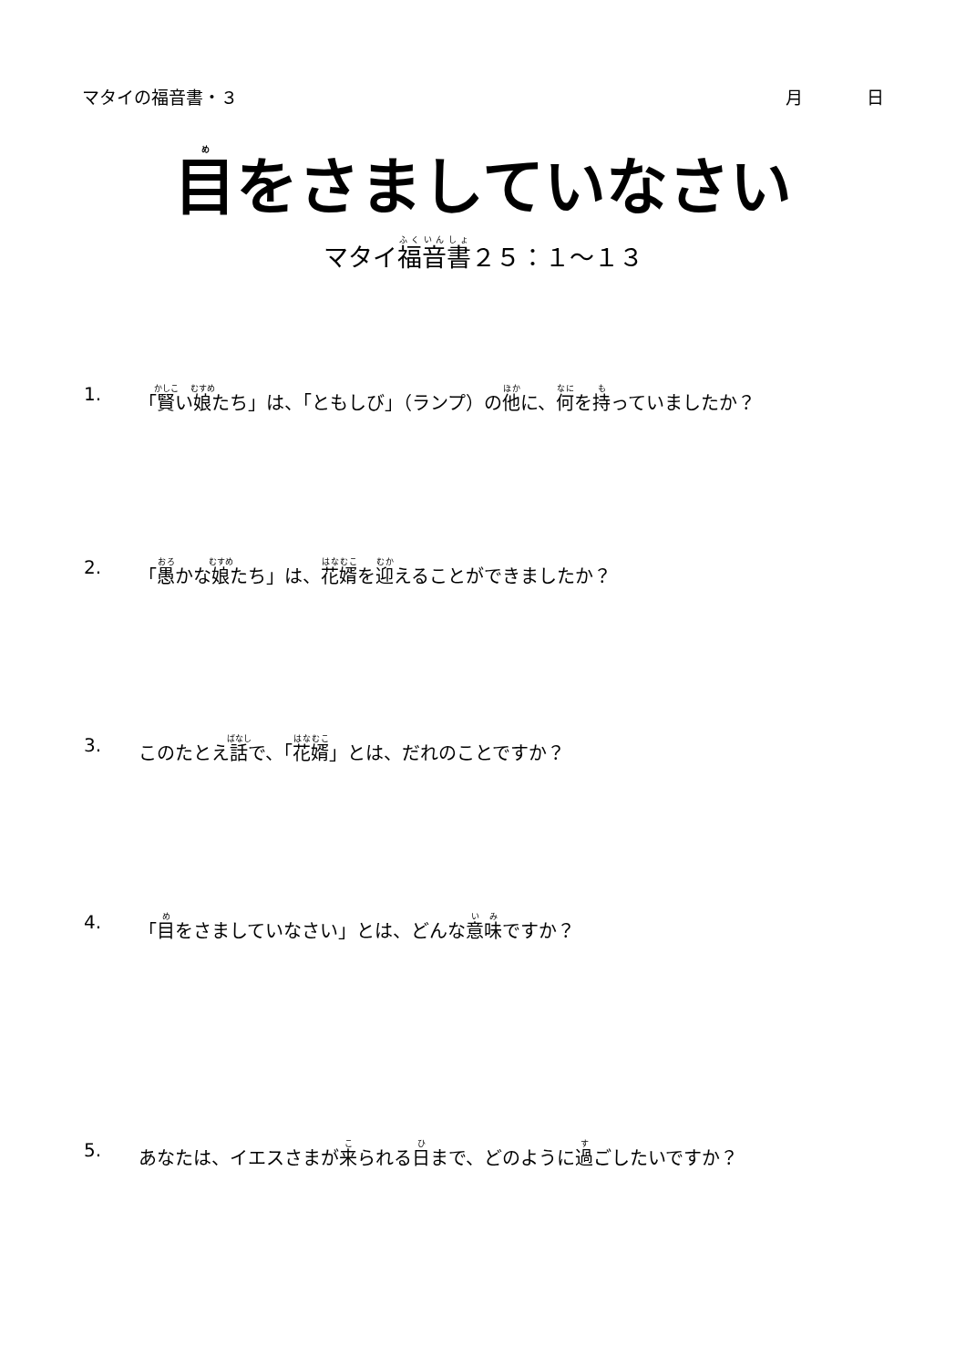マタイの福音書・３ 月 日
目をさましていなさい
マタイ福音書２５：１～１３
1. 「賢い娘たち」は、「ともしび」（ランプ）の他に、何を持っていましたか？
2. 「愚かな娘たち」は、花婿を迎えることができましたか？
3. このたとえ話で、「花婿」とは、だれのことですか？
4. 「目をさましていなさい」とは、どんな意味ですか？
5. あなたは、イエスさまが来られる日まで、どのように過ごしたいですか？